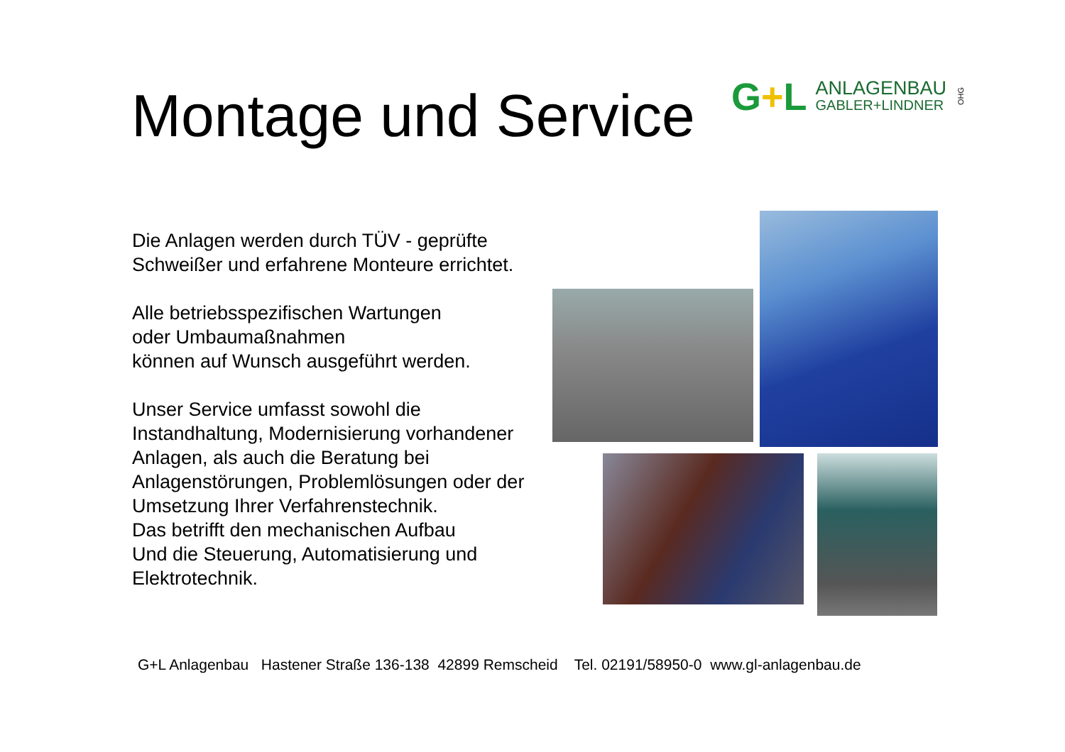Montage und Service
G+L
ANLAGENBAU
GABLER+LINDNER
OHG
Die Anlagen werden durch TÜV - geprüfte Schweißer und erfahrene Monteure errichtet.
Alle betriebsspezifischen Wartungen
oder Umbaumaßnahmen
können auf Wunsch ausgeführt werden.
Unser Service umfasst sowohl die Instandhaltung, Modernisierung vorhandener Anlagen, als auch die Beratung bei Anlagenstörungen, Problemlösungen oder der Umsetzung Ihrer Verfahrenstechnik.
Das betrifft den mechanischen Aufbau
Und die Steuerung, Automatisierung und Elektrotechnik.
G+L Anlagenbau Hastener Straße 136-138 42899 Remscheid Tel. 02191/58950-0 www.gl-anlagenbau.de